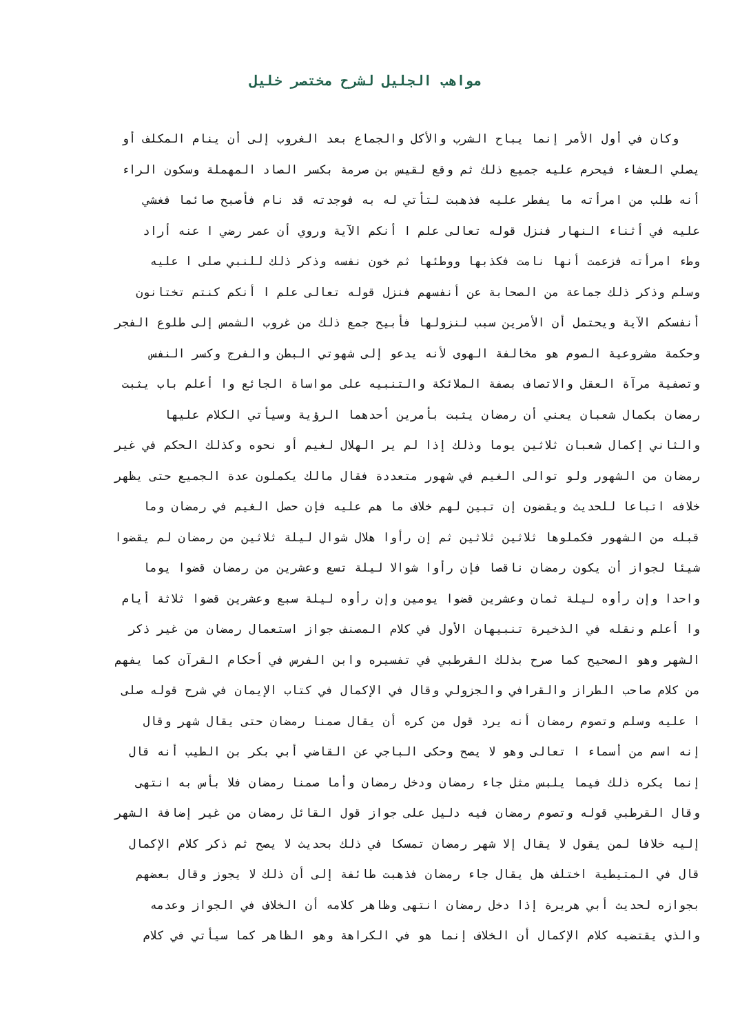مواهب الجليل لشرح مختصر خليل
وكان في أول الأمر إنما يباح الشرب والأكل والجماع بعد الغروب إلى أن ينام المكلف أو
يصلي العشاء فيحرم عليه جميع ذلك ثم وقع لقيس بن صرمة بكسر الصاد المهملة وسكون الراء
أنه طلب من امرأته ما يفطر عليه فذهبت لتأتي له به فوجدته قد نام فأصبح صائما فغشي
عليه في أثناء النهار فنزل قوله تعالى علم ا أنكم الآية وروي أن عمر رضي ا عنه أراد
وطء امرأته فزعمت أنها نامت فكذبها ووطئها ثم خون نفسه وذكر ذلك للنبي صلى ا عليه
وسلم وذكر ذلك جماعة من الصحابة عن أنفسهم فنزل قوله تعالى علم ا أنكم كنتم تختانون
أنفسكم الآية ويحتمل أن الأمرين سبب لنزولها فأبيح جمع ذلك من غروب الشمس إلى طلوع الفجر
وحكمة مشروعية الصوم هو مخالفة الهوى لأنه يدعو إلى شهوتي البطن والفرج وكسر النفس
وتصفية مرآة العقل والاتصاف بصفة الملائكة والتنبيه على مواساة الجائع وا أعلم باب يثبت
رمضان بكمال شعبان يعني أن رمضان يثبت بأمرين أحدهما الرؤية وسيأتي الكلام عليها
والثاني إكمال شعبان ثلاثين يوما وذلك إذا لم ير الهلال لغيم أو نحوه وكذلك الحكم في غير
رمضان من الشهور ولو توالى الغيم في شهور متعددة فقال مالك يكملون عدة الجميع حتى يظهر
خلافه اتباعا للحديث ويقضون إن تبين لهم خلاف ما هم عليه فإن حصل الغيم في رمضان وما
قبله من الشهور فكملوها ثلاثين ثلاثين ثم إن رأوا هلال شوال ليلة ثلاثين من رمضان لم يقضوا
شيئا لجواز أن يكون رمضان ناقصا فإن رأوا شوالا ليلة تسع وعشرين من رمضان قضوا يوما
واحدا وإن رأوه ليلة ثمان وعشرين قضوا يومين وإن رأوه ليلة سبع وعشرين قضوا ثلاثة أيام
وا أعلم ونقله في الذخيرة تنبيهان الأول في كلام المصنف جواز استعمال رمضان من غير ذكر
الشهر وهو الصحيح كما صرح بذلك القرطبي في تفسيره وابن الفرس في أحكام القرآن كما يفهم
من كلام صاحب الطراز والقرافي والجزولي وقال في الإكمال في كتاب الإيمان في شرح قوله صلى
ا عليه وسلم وتصوم رمضان أنه يرد قول من كره أن يقال صمنا رمضان حتى يقال شهر وقال
إنه اسم من أسماء ا تعالى وهو لا يصح وحكى الباجي عن القاضي أبي بكر بن الطيب أنه قال
إنما يكره ذلك فيما يلبس مثل جاء رمضان ودخل رمضان وأما صمنا رمضان فلا بأس به انتهى
وقال القرطبي قوله وتصوم رمضان فيه دليل على جواز قول القائل رمضان من غير إضافة الشهر
إليه خلافا لمن يقول لا يقال إلا شهر رمضان تمسكا في ذلك بحديث لا يصح ثم ذكر كلام الإكمال
قال في المتيطية اختلف هل يقال جاء رمضان فذهبت طائفة إلى أن ذلك لا يجوز وقال بعضهم
بجوازه لحديث أبي هريرة إذا دخل رمضان انتهى وظاهر كلامه أن الخلاف في الجواز وعدمه
والذي يقتضيه كلام الإكمال أن الخلاف إنما هو في الكراهة وهو الظاهر كما سيأتي في كلام